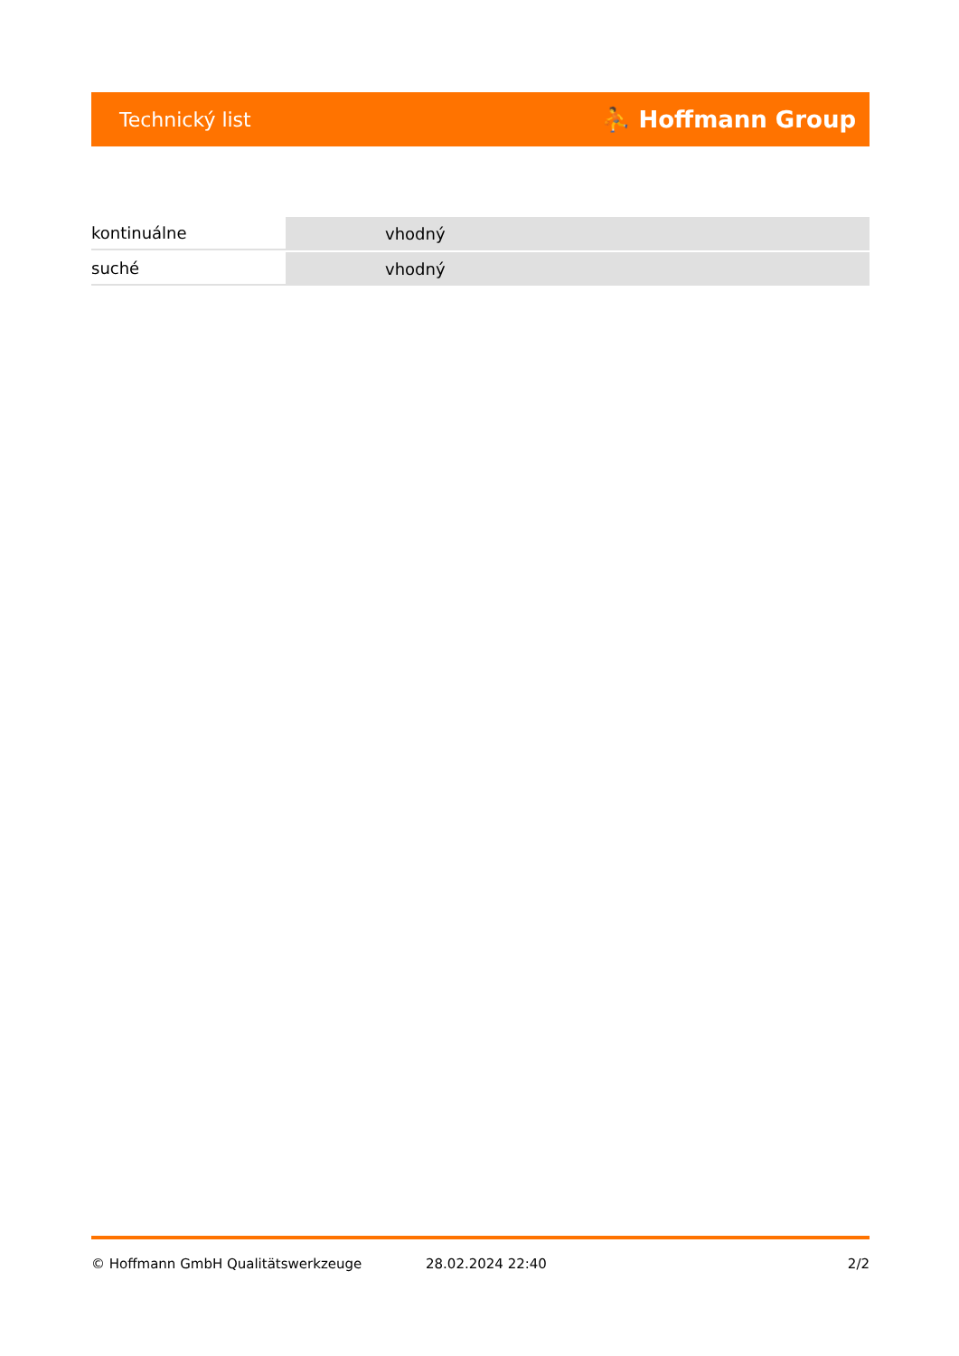Technický list ⛹ Hoffmann Group
| kontinuálne | vhodný |
| suché | vhodný |
© Hoffmann GmbH Qualitätswerkzeuge 28.02.2024 22:40 2/2